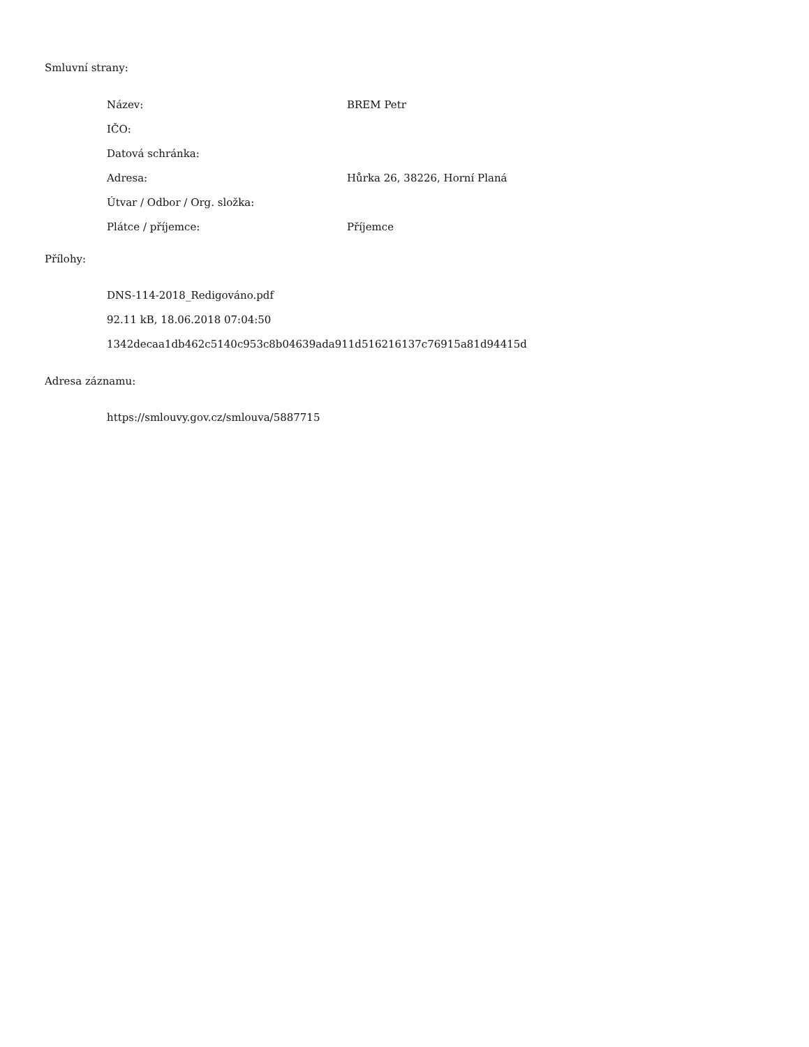Smluvní strany:
| Název: | BREM Petr |
| IČO: | |
| Datová schránka: | |
| Adresa: | Hůrka 26, 38226, Horní Planá |
| Útvar / Odbor / Org. složka: | |
| Plátce / příjemce: | Příjemce |
Přílohy:
DNS-114-2018_Redigováno.pdf
92.11 kB, 18.06.2018 07:04:50
1342decaa1db462c5140c953c8b04639ada911d516216137c76915a81d94415d
Adresa záznamu:
https://smlouvy.gov.cz/smlouva/5887715